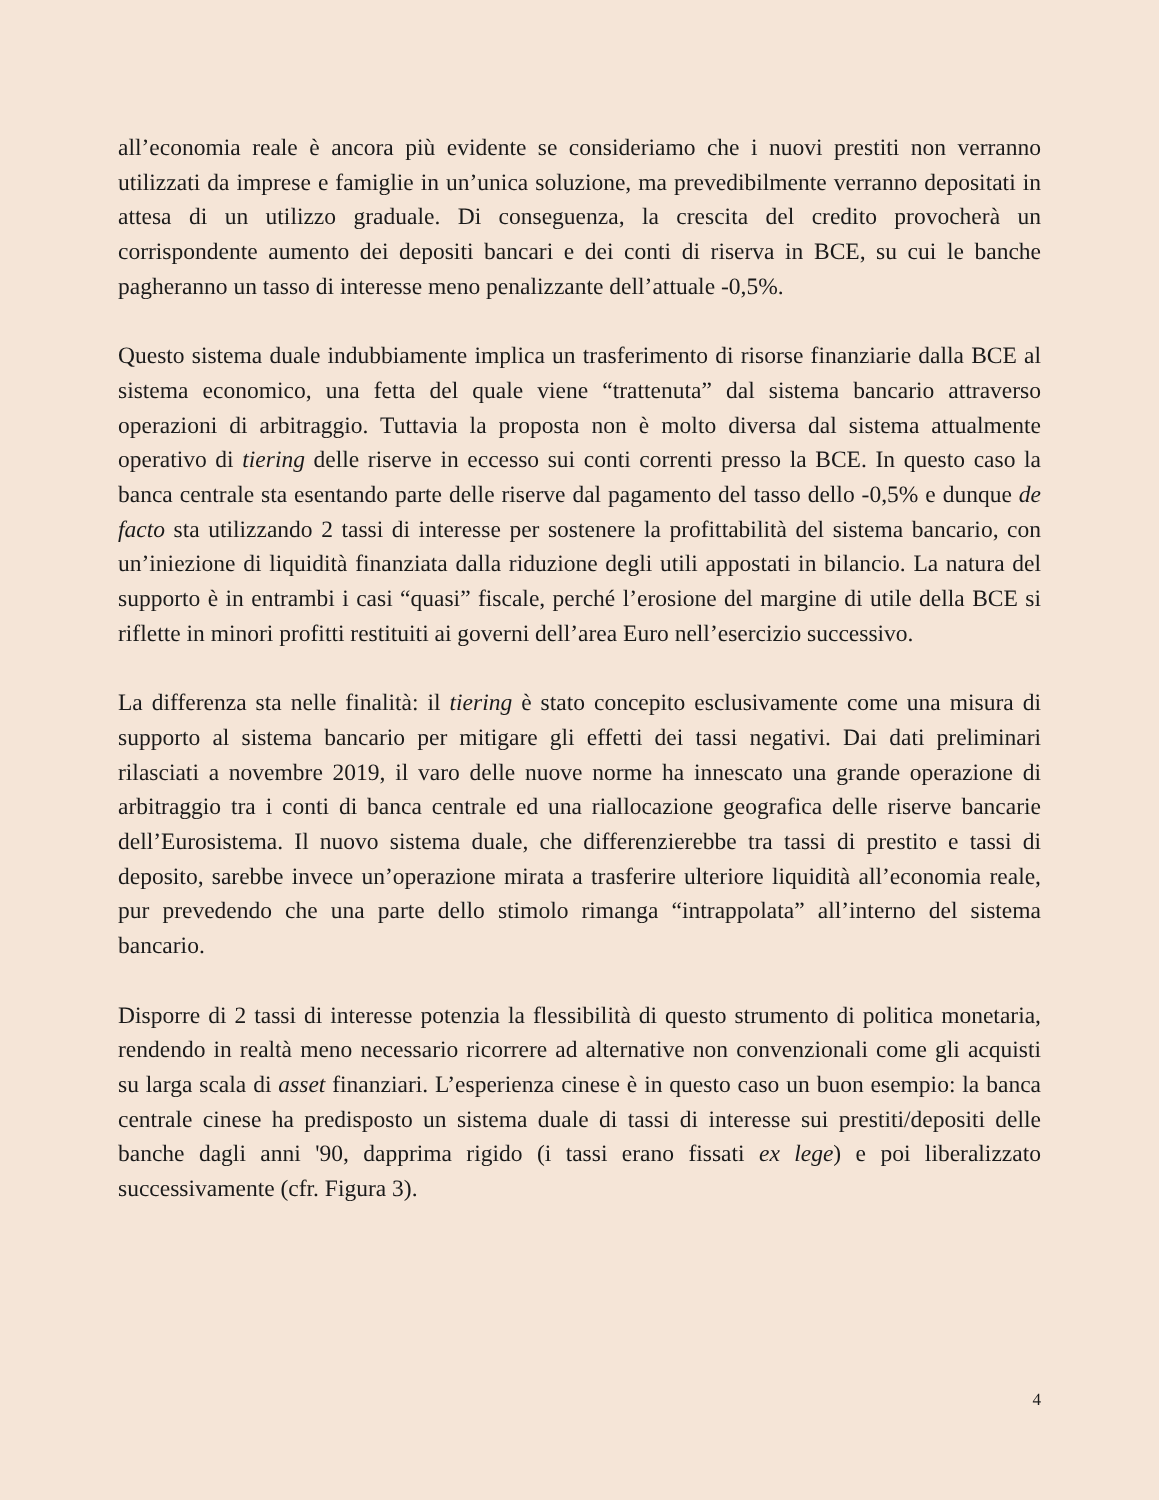all’economia reale è ancora più evidente se consideriamo che i nuovi prestiti non verranno utilizzati da imprese e famiglie in un’unica soluzione, ma prevedibilmente verranno depositati in attesa di un utilizzo graduale. Di conseguenza, la crescita del credito provocherà un corrispondente aumento dei depositi bancari e dei conti di riserva in BCE, su cui le banche pagheranno un tasso di interesse meno penalizzante dell’attuale -0,5%.
Questo sistema duale indubbiamente implica un trasferimento di risorse finanziarie dalla BCE al sistema economico, una fetta del quale viene “trattenuta” dal sistema bancario attraverso operazioni di arbitraggio. Tuttavia la proposta non è molto diversa dal sistema attualmente operativo di tiering delle riserve in eccesso sui conti correnti presso la BCE. In questo caso la banca centrale sta esentando parte delle riserve dal pagamento del tasso dello -0,5% e dunque de facto sta utilizzando 2 tassi di interesse per sostenere la profittabilità del sistema bancario, con un’iniezione di liquidità finanziata dalla riduzione degli utili appostati in bilancio. La natura del supporto è in entrambi i casi “quasi” fiscale, perché l’erosione del margine di utile della BCE si riflette in minori profitti restituiti ai governi dell’area Euro nell’esercizio successivo.
La differenza sta nelle finalità: il tiering è stato concepito esclusivamente come una misura di supporto al sistema bancario per mitigare gli effetti dei tassi negativi. Dai dati preliminari rilasciati a novembre 2019, il varo delle nuove norme ha innescato una grande operazione di arbitraggio tra i conti di banca centrale ed una riallocazione geografica delle riserve bancarie dell’Eurosistema. Il nuovo sistema duale, che differenzierebbe tra tassi di prestito e tassi di deposito, sarebbe invece un’operazione mirata a trasferire ulteriore liquidità all’economia reale, pur prevedendo che una parte dello stimolo rimanga “intrappolata” all’interno del sistema bancario.
Disporre di 2 tassi di interesse potenzia la flessibilità di questo strumento di politica monetaria, rendendo in realtà meno necessario ricorrere ad alternative non convenzionali come gli acquisti su larga scala di asset finanziari. L’esperienza cinese è in questo caso un buon esempio: la banca centrale cinese ha predisposto un sistema duale di tassi di interesse sui prestiti/depositi delle banche dagli anni '90, dapprima rigido (i tassi erano fissati ex lege) e poi liberalizzato successivamente (cfr. Figura 3).
4